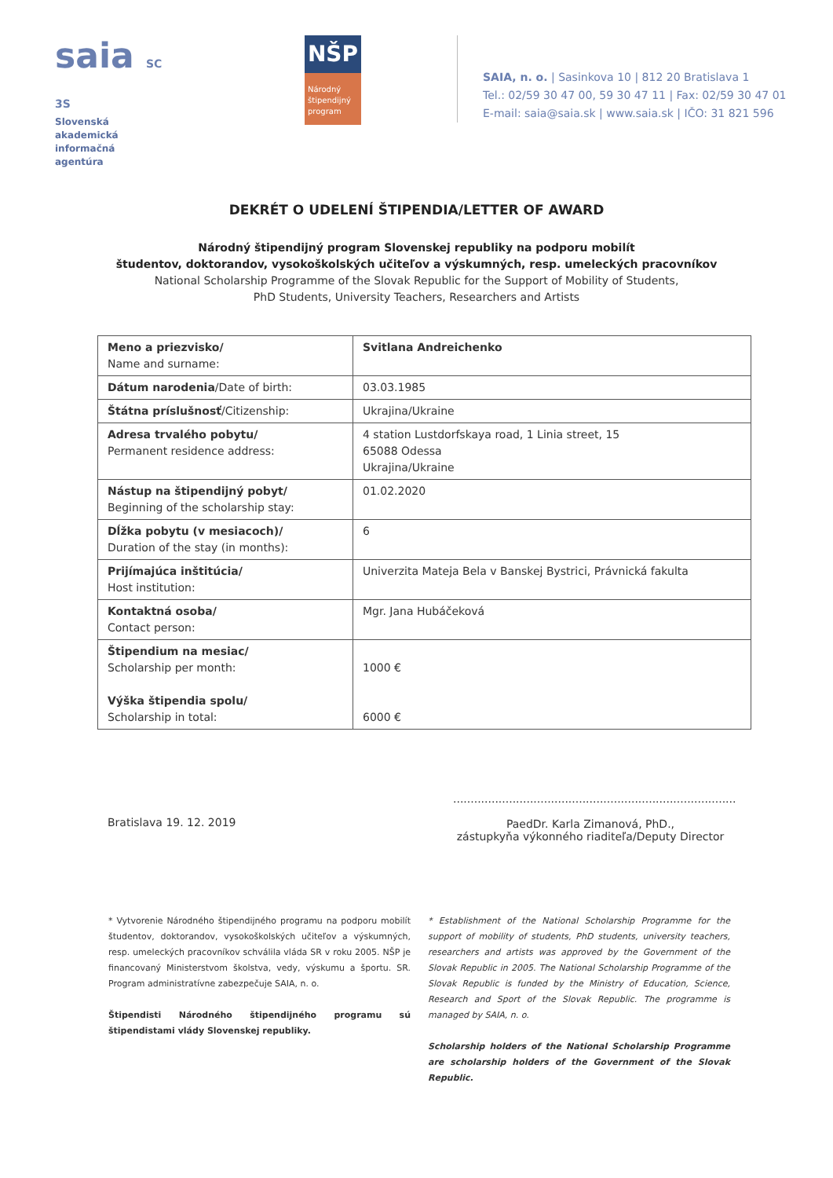saia SC 3S
Slovenská akademická
informačná agentúra
NŠP
Národný štipendijný program
SAIA, n. o. | Sasinkova 10 | 812 20 Bratislava 1
Tel.: 02/59 30 47 00, 59 30 47 11 | Fax: 02/59 30 47 01
E-mail: saia@saia.sk | www.saia.sk | IČO: 31 821 596
DEKRÉT O UDELENÍ ŠTIPENDIA/LETTER OF AWARD
Národný štipendijný program Slovenskej republiky na podporu mobilít
študentov, doktorandov, vysokoškolských učiteľov a výskumných, resp. umeleckých pracovníkov
National Scholarship Programme of the Slovak Republic for the Support of Mobility of Students,
PhD Students, University Teachers, Researchers and Artists
| Meno a priezvisko/ Name and surname: | Svitlana Andreichenko |
| Dátum narodenia /Date of birth: | 03.03.1985 |
| Štátna príslušnosť /Citizenship: | Ukrajina/Ukraine |
| Adresa trvalého pobytu/ Permanent residence address: | 4 station Lustdorfskaya road, 1 Linia street, 15 65088 Odessa Ukrajina/Ukraine |
| Nástup na štipendijný pobyt/ Beginning of the scholarship stay: | 01.02.2020 |
| Dĺžka pobytu (v mesiacoch)/ Duration of the stay (in months): | 6 |
| Prijímajúca inštitúcia/ Host institution: | Univerzita Mateja Bela v Banskej Bystrici, Právnická fakulta |
| Kontaktná osoba/ Contact person: | Mgr. Jana Hubáčeková |
| Štipendium na mesiac/ Scholarship per month: Výška štipendia spolu/ Scholarship in total: | 1000 € 6000 € |
Bratislava 19. 12. 2019
.................................................................................
PaedDr. Karla Zimanová, PhD.,
zástupkyňa výkonného riaditeľa/Deputy Director
* Vytvorenie Národného štipendijného programu na podporu mobilít študentov, doktorandov, vysokoškolských učiteľov a výskumných, resp. umeleckých pracovníkov schválila vláda SR v roku 2005. NŠP je financovaný Ministerstvom školstva, vedy, výskumu a športu. SR. Program administratívne zabezpečuje SAIA, n. o.
Štipendisti Národného štipendijného programu sú štipendistami vlády Slovenskej republiky.
* Establishment of the National Scholarship Programme for the support of mobility of students, PhD students, university teachers, researchers and artists was approved by the Government of the Slovak Republic in 2005. The National Scholarship Programme of the Slovak Republic is funded by the Ministry of Education, Science, Research and Sport of the Slovak Republic. The programme is managed by SAIA, n. o.
Scholarship holders of the National Scholarship Programme are scholarship holders of the Government of the Slovak Republic.